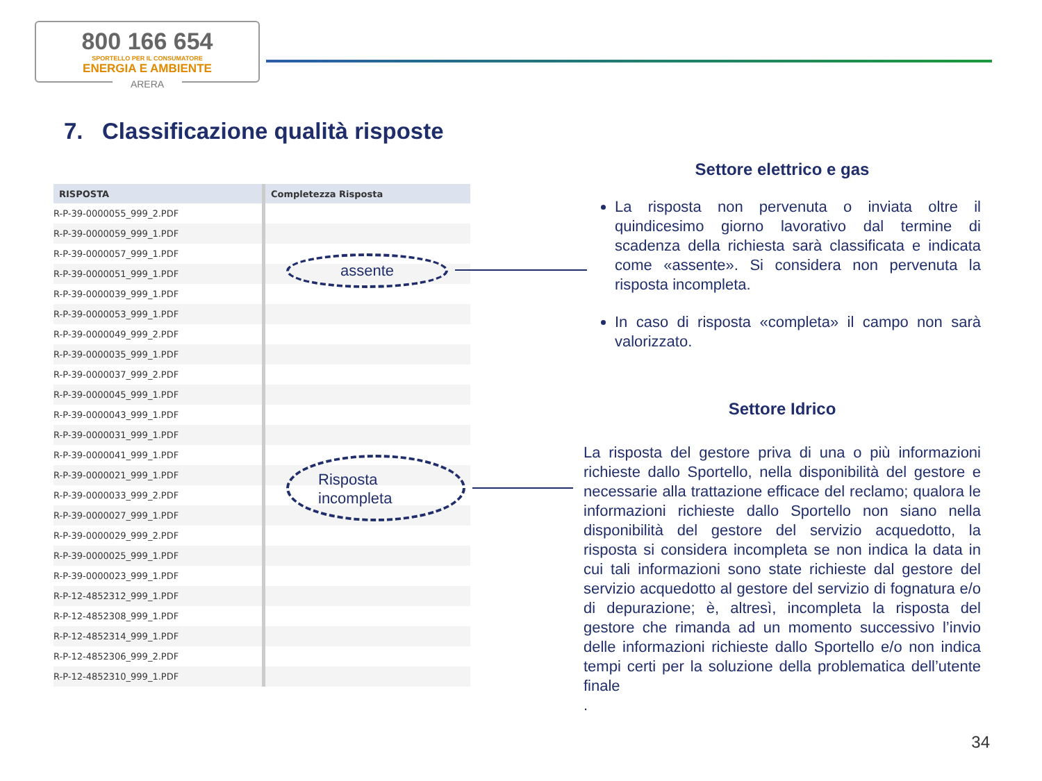800 166 654
SPORTELLO PER IL CONSUMATORE
ENERGIA E AMBIENTE
ARERA
7. Classificazione qualità risposte
| RISPOSTA | Completezza Risposta |
| --- | --- |
| R-P-39-0000055_999_2.PDF | |
| R-P-39-0000059_999_1.PDF | |
| R-P-39-0000057_999_1.PDF | |
| R-P-39-0000051_999_1.PDF | |
| R-P-39-0000039_999_1.PDF | |
| R-P-39-0000053_999_1.PDF | |
| R-P-39-0000049_999_2.PDF | |
| R-P-39-0000035_999_1.PDF | |
| R-P-39-0000037_999_2.PDF | |
| R-P-39-0000045_999_1.PDF | |
| R-P-39-0000043_999_1.PDF | |
| R-P-39-0000031_999_1.PDF | |
| R-P-39-0000041_999_1.PDF | |
| R-P-39-0000021_999_1.PDF | |
| R-P-39-0000033_999_2.PDF | |
| R-P-39-0000027_999_1.PDF | |
| R-P-39-0000029_999_2.PDF | |
| R-P-39-0000025_999_1.PDF | |
| R-P-39-0000023_999_1.PDF | |
| R-P-12-4852312_999_1.PDF | |
| R-P-12-4852308_999_1.PDF | |
| R-P-12-4852314_999_1.PDF | |
| R-P-12-4852306_999_2.PDF | |
| R-P-12-4852310_999_1.PDF | |
assente
Risposta
incompleta
Settore elettrico e gas
La risposta non pervenuta o inviata oltre il quindicesimo giorno lavorativo dal termine di scadenza della richiesta sarà classificata e indicata come «assente». Si considera non pervenuta la risposta incompleta.
In caso di risposta «completa» il campo non sarà valorizzato.
Settore Idrico
La risposta del gestore priva di una o più informazioni richieste dallo Sportello, nella disponibilità del gestore e necessarie alla trattazione efficace del reclamo; qualora le informazioni richieste dallo Sportello non siano nella disponibilità del gestore del servizio acquedotto, la risposta si considera incompleta se non indica la data in cui tali informazioni sono state richieste dal gestore del servizio acquedotto al gestore del servizio di fognatura e/o di depurazione; è, altresì, incompleta la risposta del gestore che rimanda ad un momento successivo l’invio delle informazioni richieste dallo Sportello e/o non indica tempi certi per la soluzione della problematica dell’utente finale
.
34